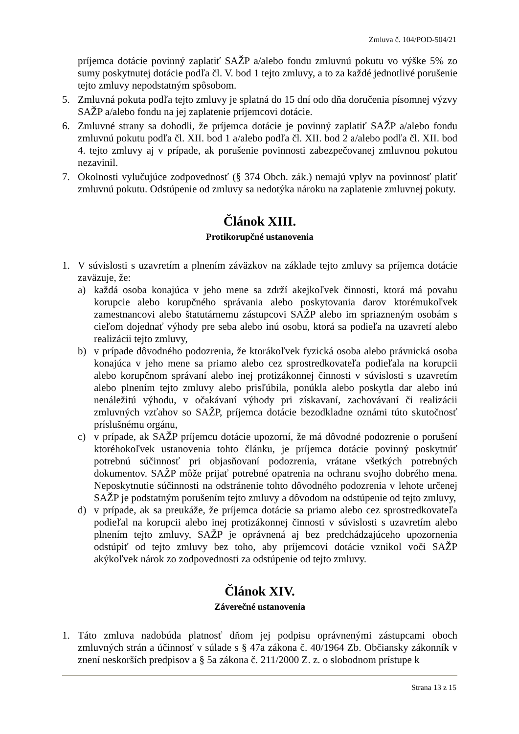Zmluva č. 104/POD-504/21
príjemca dotácie povinný zaplatiť SAŽP a/alebo fondu zmluvnú pokutu vo výške 5% zo sumy poskytnutej dotácie podľa čl. V. bod 1 tejto zmluvy, a to za každé jednotlivé porušenie tejto zmluvy nepodstatným spôsobom.
5. Zmluvná pokuta podľa tejto zmluvy je splatná do 15 dní odo dňa doručenia písomnej výzvy SAŽP a/alebo fondu na jej zaplatenie príjemcovi dotácie.
6. Zmluvné strany sa dohodli, že príjemca dotácie je povinný zaplatiť SAŽP a/alebo fondu zmluvnú pokutu podľa čl. XII. bod 1 a/alebo podľa čl. XII. bod 2 a/alebo podľa čl. XII. bod 4. tejto zmluvy aj v prípade, ak porušenie povinnosti zabezpečovanej zmluvnou pokutou nezavinil.
7. Okolnosti vylučujúce zodpovednosť (§ 374 Obch. zák.) nemajú vplyv na povinnosť platiť zmluvnú pokutu. Odstúpenie od zmluvy sa nedotýka nároku na zaplatenie zmluvnej pokuty.
Článok XIII.
Protikorupčné ustanovenia
1. V súvislosti s uzavretím a plnením záväzkov na základe tejto zmluvy sa príjemca dotácie zaväzuje, že:
a) každá osoba konajúca v jeho mene sa zdrží akejkoľvek činnosti, ktorá má povahu korupcie alebo korupčného správania alebo poskytovania darov ktorémukoľvek zamestnancovi alebo štatutárnemu zástupcovi SAŽP alebo im spriazneným osobám s cieľom dojednať výhody pre seba alebo inú osobu, ktorá sa podieľa na uzavretí alebo realizácii tejto zmluvy,
b) v prípade dôvodného podozrenia, že ktorákoľvek fyzická osoba alebo právnická osoba konajúca v jeho mene sa priamo alebo cez sprostredkovateľa podieľala na korupcii alebo korupčnom správaní alebo inej protizákonnej činnosti v súvislosti s uzavretím alebo plnením tejto zmluvy alebo prisľúbila, ponúkla alebo poskytla dar alebo inú nenáležitú výhodu, v očakávaní výhody pri získavaní, zachovávaní či realizácii zmluvných vzťahov so SAŽP, príjemca dotácie bezodkladne oznámi túto skutočnosť príslušnému orgánu,
c) v prípade, ak SAŽP príjemcu dotácie upozorní, že má dôvodné podozrenie o porušení ktoréhokoľvek ustanovenia tohto článku, je príjemca dotácie povinný poskytnúť potrebnú súčinnosť pri objasňovaní podozrenia, vrátane všetkých potrebných dokumentov. SAŽP môže prijať potrebné opatrenia na ochranu svojho dobrého mena. Neposkytnutie súčinnosti na odstránenie tohto dôvodného podozrenia v lehote určenej SAŽP je podstatným porušením tejto zmluvy a dôvodom na odstúpenie od tejto zmluvy,
d) v prípade, ak sa preukáže, že príjemca dotácie sa priamo alebo cez sprostredkovateľa podieľal na korupcii alebo inej protizákonnej činnosti v súvislosti s uzavretím alebo plnením tejto zmluvy, SAŽP je oprávnená aj bez predchádzajúceho upozornenia odstúpiť od tejto zmluvy bez toho, aby príjemcovi dotácie vznikol voči SAŽP akýkoľvek nárok zo zodpovednosti za odstúpenie od tejto zmluvy.
Článok XIV.
Záverečné ustanovenia
1. Táto zmluva nadobúda platnosť dňom jej podpisu oprávnenými zástupcami oboch zmluvných strán a účinnosť v súlade s § 47a zákona č. 40/1964 Zb. Občiansky zákonník v znení neskorších predpisov a § 5a zákona č. 211/2000 Z. z. o slobodnom prístupe k
Strana 13 z 15